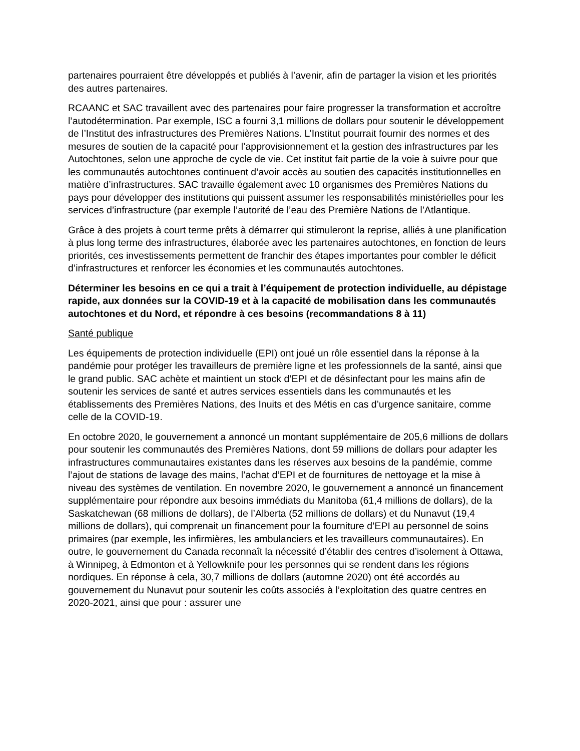partenaires pourraient être développés et publiés à l’avenir, afin de partager la vision et les priorités des autres partenaires.
RCAANC et SAC travaillent avec des partenaires pour faire progresser la transformation et accroître l’autodétermination. Par exemple, ISC a fourni 3,1 millions de dollars pour soutenir le développement de l’Institut des infrastructures des Premières Nations. L’Institut pourrait fournir des normes et des mesures de soutien de la capacité pour l’approvisionnement et la gestion des infrastructures par les Autochtones, selon une approche de cycle de vie. Cet institut fait partie de la voie à suivre pour que les communautés autochtones continuent d’avoir accès au soutien des capacités institutionnelles en matière d’infrastructures. SAC travaille également avec 10 organismes des Premières Nations du pays pour développer des institutions qui puissent assumer les responsabilités ministérielles pour les services d’infrastructure (par exemple l’autorité de l’eau des Première Nations de l’Atlantique.
Grâce à des projets à court terme prêts à démarrer qui stimuleront la reprise, alliés à une planification à plus long terme des infrastructures, élaborée avec les partenaires autochtones, en fonction de leurs priorités, ces investissements permettent de franchir des étapes importantes pour combler le déficit d’infrastructures et renforcer les économies et les communautés autochtones.
Déterminer les besoins en ce qui a trait à l’équipement de protection individuelle, au dépistage rapide, aux données sur la COVID-19 et à la capacité de mobilisation dans les communautés autochtones et du Nord, et répondre à ces besoins (recommandations 8 à 11)
Santé publique
Les équipements de protection individuelle (EPI) ont joué un rôle essentiel dans la réponse à la pandémie pour protéger les travailleurs de première ligne et les professionnels de la santé, ainsi que le grand public. SAC achète et maintient un stock d’EPI et de désinfectant pour les mains afin de soutenir les services de santé et autres services essentiels dans les communautés et les établissements des Premières Nations, des Inuits et des Métis en cas d’urgence sanitaire, comme celle de la COVID-19.
En octobre 2020, le gouvernement a annoncé un montant supplémentaire de 205,6 millions de dollars pour soutenir les communautés des Premières Nations, dont 59 millions de dollars pour adapter les infrastructures communautaires existantes dans les réserves aux besoins de la pandémie, comme l’ajout de stations de lavage des mains, l’achat d’EPI et de fournitures de nettoyage et la mise à niveau des systèmes de ventilation. En novembre 2020, le gouvernement a annoncé un financement supplémentaire pour répondre aux besoins immédiats du Manitoba (61,4 millions de dollars), de la Saskatchewan (68 millions de dollars), de l’Alberta (52 millions de dollars) et du Nunavut (19,4 millions de dollars), qui comprenait un financement pour la fourniture d’EPI au personnel de soins primaires (par exemple, les infirmières, les ambulanciers et les travailleurs communautaires). En outre, le gouvernement du Canada reconnaît la nécessité d’établir des centres d’isolement à Ottawa, à Winnipeg, à Edmonton et à Yellowknife pour les personnes qui se rendent dans les régions nordiques. En réponse à cela, 30,7 millions de dollars (automne 2020) ont été accordés au gouvernement du Nunavut pour soutenir les coûts associés à l’exploitation des quatre centres en 2020-2021, ainsi que pour : assurer une